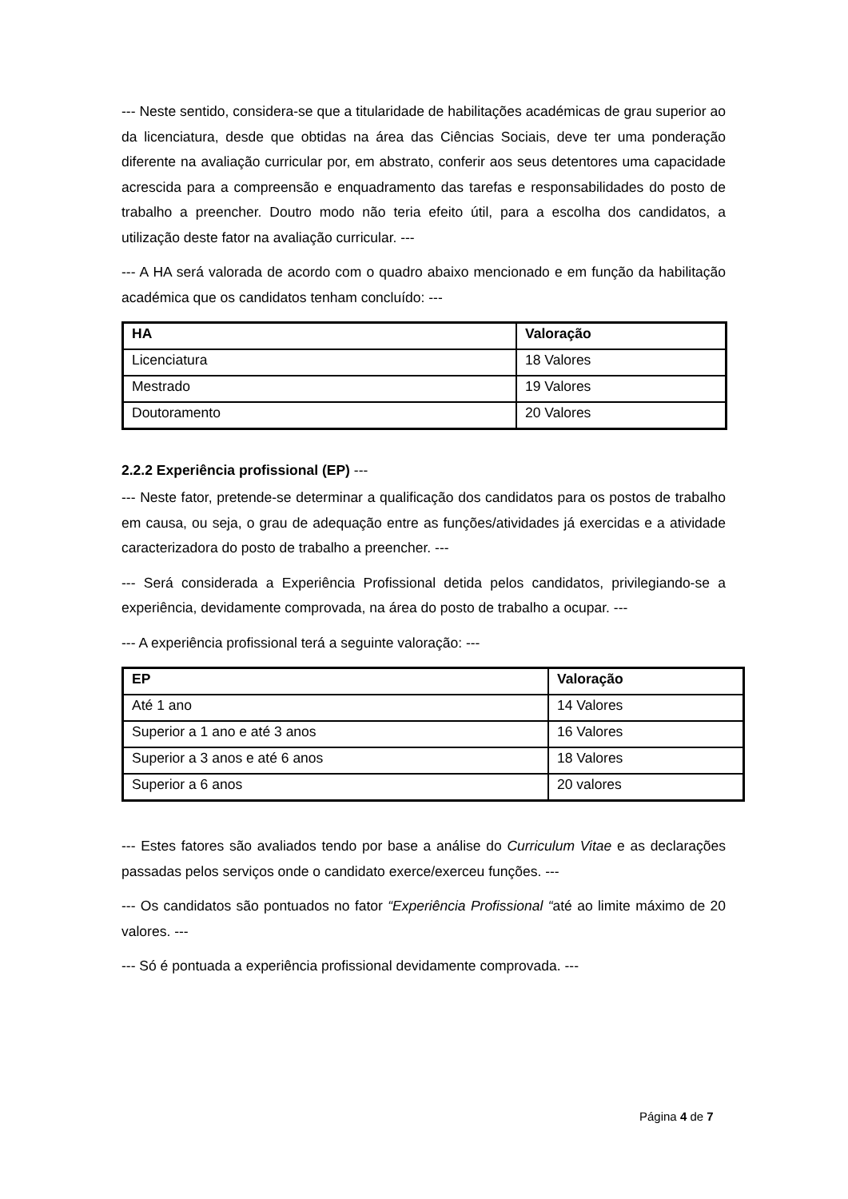--- Neste sentido, considera-se que a titularidade de habilitações académicas de grau superior ao da licenciatura, desde que obtidas na área das Ciências Sociais, deve ter uma ponderação diferente na avaliação curricular por, em abstrato, conferir aos seus detentores uma capacidade acrescida para a compreensão e enquadramento das tarefas e responsabilidades do posto de trabalho a preencher. Doutro modo não teria efeito útil, para a escolha dos candidatos, a utilização deste fator na avaliação curricular. ---
--- A HA será valorada de acordo com o quadro abaixo mencionado e em função da habilitação académica que os candidatos tenham concluído: ---
| HA | Valoração |
| --- | --- |
| Licenciatura | 18 Valores |
| Mestrado | 19 Valores |
| Doutoramento | 20 Valores |
2.2.2 Experiência profissional (EP) ---
--- Neste fator, pretende-se determinar a qualificação dos candidatos para os postos de trabalho em causa, ou seja, o grau de adequação entre as funções/atividades já exercidas e a atividade caracterizadora do posto de trabalho a preencher. ---
--- Será considerada a Experiência Profissional detida pelos candidatos, privilegiando-se a experiência, devidamente comprovada, na área do posto de trabalho a ocupar. ---
--- A experiência profissional terá a seguinte valoração: ---
| EP | Valoração |
| --- | --- |
| Até 1 ano | 14 Valores |
| Superior a 1 ano e até 3 anos | 16 Valores |
| Superior a 3 anos e até 6 anos | 18 Valores |
| Superior a 6 anos | 20 valores |
--- Estes fatores são avaliados tendo por base a análise do Curriculum Vitae e as declarações passadas pelos serviços onde o candidato exerce/exerceu funções. ---
--- Os candidatos são pontuados no fator “Experiência Profissional “até ao limite máximo de 20 valores. ---
--- Só é pontuada a experiência profissional devidamente comprovada. ---
Página 4 de 7